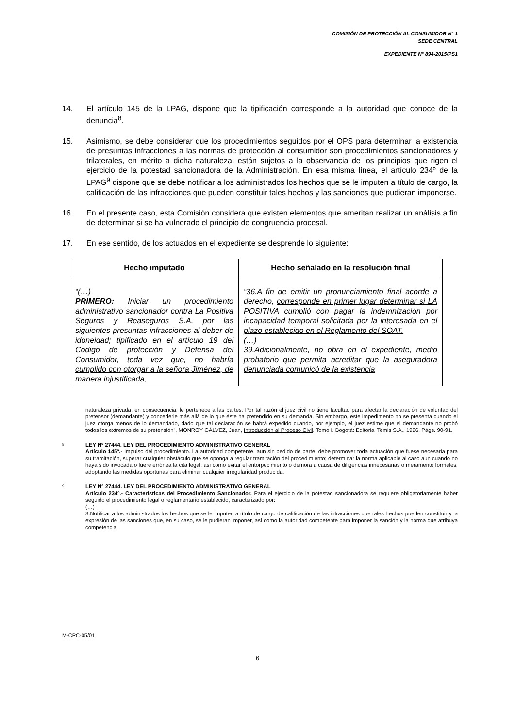COMISIÓN DE PROTECCIÓN AL CONSUMIDOR N° 1
SEDE CENTRAL
EXPEDIENTE N° 894-2015/PS1
14. El artículo 145 de la LPAG, dispone que la tipificación corresponde a la autoridad que conoce de la denuncia<sup>8</sup>.
15. Asimismo, se debe considerar que los procedimientos seguidos por el OPS para determinar la existencia de presuntas infracciones a las normas de protección al consumidor son procedimientos sancionadores y trilaterales, en mérito a dicha naturaleza, están sujetos a la observancia de los principios que rigen el ejercicio de la potestad sancionadora de la Administración. En esa misma línea, el artículo 234º de la LPAG<sup>9</sup> dispone que se debe notificar a los administrados los hechos que se le imputen a título de cargo, la calificación de las infracciones que pueden constituir tales hechos y las sanciones que pudieran imponerse.
16. En el presente caso, esta Comisión considera que existen elementos que ameritan realizar un análisis a fin de determinar si se ha vulnerado el principio de congruencia procesal.
17. En ese sentido, de los actuados en el expediente se desprende lo siguiente:
| Hecho imputado | Hecho señalado en la resolución final |
| --- | --- |
| “(…) PRIMERO: Iniciar un procedimiento administrativo sancionador contra La Positiva Seguros y Reaseguros S.A. por las siguientes presuntas infracciones al deber de idoneidad; tipificado en el artículo 19 del Código de protección y Defensa del Consumidor, toda vez que, no habría cumplido con otorgar a la señora Jiménez, de manera injustificada, | “36.A fin de emitir un pronunciamiento final acorde a derecho, corresponde en primer lugar determinar si LA POSITIVA cumplió con pagar la indemnización por incapacidad temporal solicitada por la interesada en el plazo establecido en el Reglamento del SOAT. (…) 39. Adicionalmente, no obra en el expediente, medio probatorio que permita acreditar que la aseguradora denunciada comunicó de la existencia |
naturaleza privada, en consecuencia, le pertenece a las partes. Por tal razón el juez civil no tiene facultad para afectar la declaración de voluntad del pretensor (demandante) y concederle más allá de lo que éste ha pretendido en su demanda. Sin embargo, este impedimento no se presenta cuando el juez otorga menos de lo demandado, dado que tal declaración se habrá expedido cuando, por ejemplo, el juez estime que el demandante no probó todos los extremos de su pretensión”. MONROY GÁLVEZ, Juan, Introducción al Proceso Civil. Tomo I. Bogotá: Editorial Temis S.A., 1996. Págs. 90-91.
8
LEY Nº 27444. LEY DEL PROCEDIMIENTO ADMINISTRATIVO GENERAL
Artículo 145º.- Impulso del procedimiento. La autoridad competente, aun sin pedido de parte, debe promover toda actuación que fuese necesaria para su tramitación, superar cualquier obstáculo que se oponga a regular tramitación del procedimiento; determinar la norma aplicable al caso aun cuando no haya sido invocada o fuere errónea la cita legal; así como evitar el entorpecimiento o demora a causa de diligencias innecesarias o meramente formales, adoptando las medidas oportunas para eliminar cualquier irregularidad producida.
9
LEY N° 27444. LEY DEL PROCEDIMIENTO ADMINISTRATIVO GENERAL
Artículo 234º.- Características del Procedimiento Sancionador. Para el ejercicio de la potestad sancionadora se requiere obligatoriamente haber seguido el procedimiento legal o reglamentario establecido, caracterizado por:
(…)
3.Notificar a los administrados los hechos que se le imputen a título de cargo de calificación de las infracciones que tales hechos pueden constituir y la expresión de las sanciones que, en su caso, se le pudieran imponer, así como la autoridad competente para imponer la sanción y la norma que atribuya competencia.
M-CPC-05/01
6